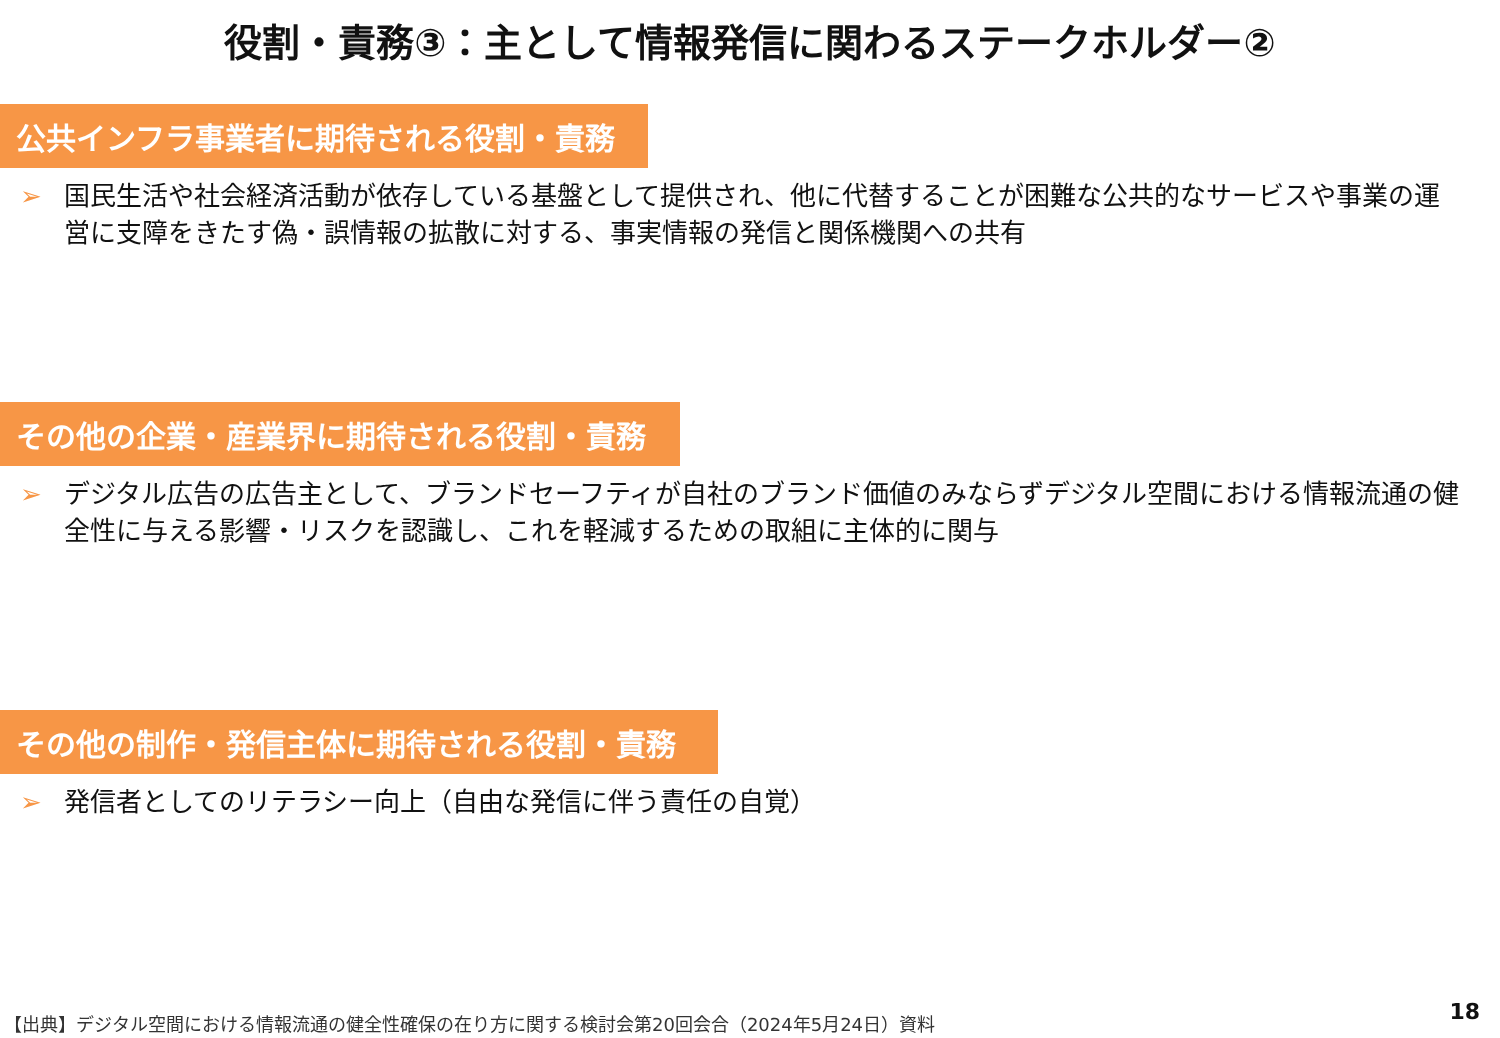役割・責務③：主として情報発信に関わるステークホルダー②
公共インフラ事業者に期待される役割・責務
➢ 国民生活や社会経済活動が依存している基盤として提供され、他に代替することが困難な公共的なサービスや事業の運営に支障をきたす偽・誤情報の拡散に対する、事実情報の発信と関係機関への共有
その他の企業・産業界に期待される役割・責務
➢ デジタル広告の広告主として、ブランドセーフティが自社のブランド価値のみならずデジタル空間における情報流通の健全性に与える影響・リスクを認識し、これを軽減するための取組に主体的に関与
その他の制作・発信主体に期待される役割・責務
➢ 発信者としてのリテラシー向上（自由な発信に伴う責任の自覚）
【出典】デジタル空間における情報流通の健全性確保の在り方に関する検討会第20回会合（2024年5月24日）資料
18